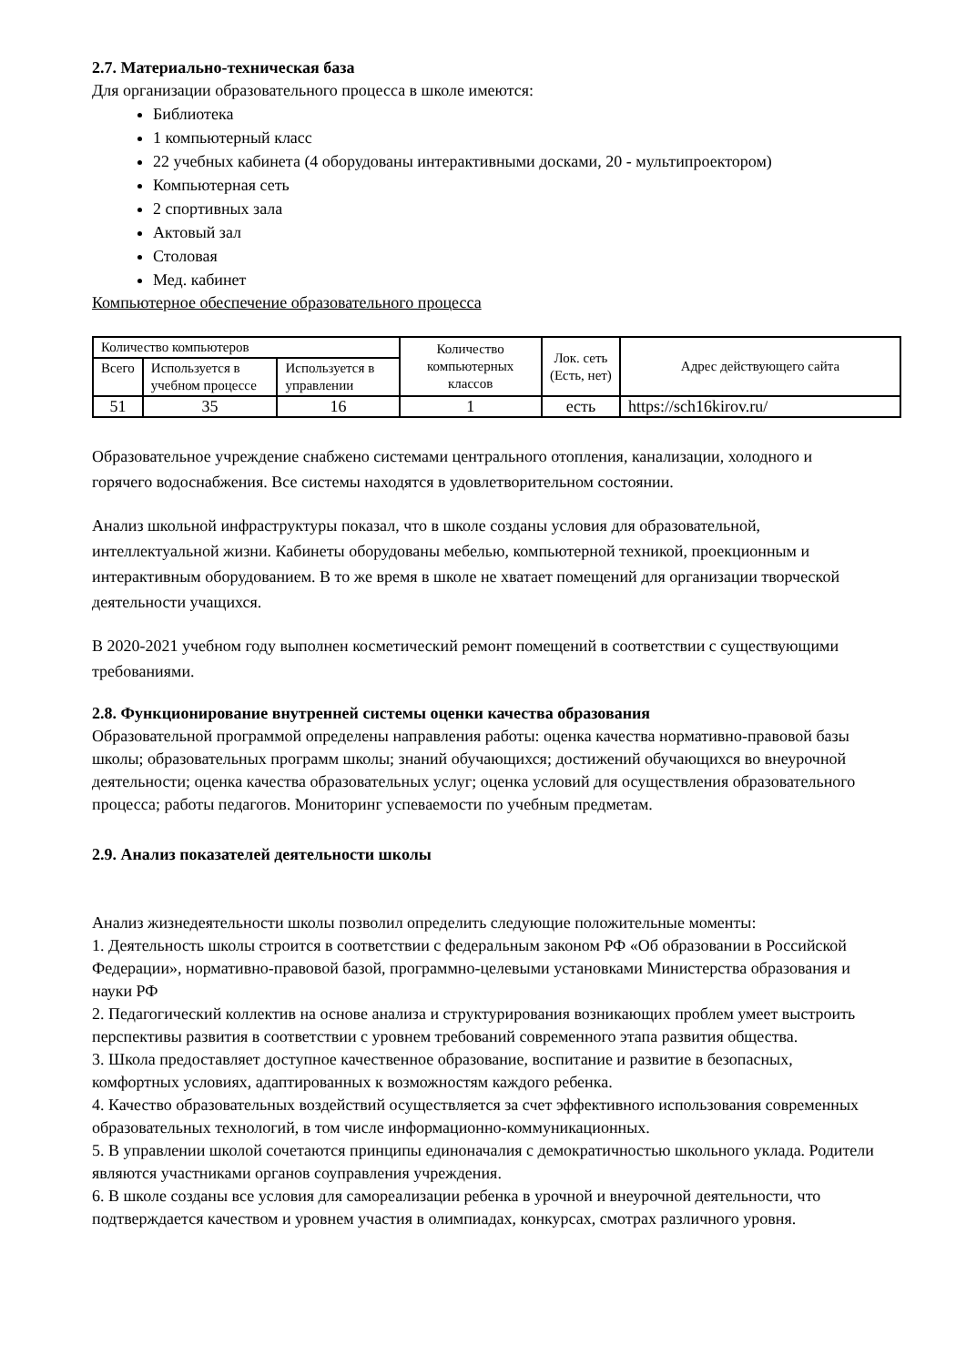2.7. Материально-техническая база
Для организации образовательного процесса в школе имеются:
Библиотека
1 компьютерный класс
22 учебных кабинета (4 оборудованы интерактивными досками, 20 - мультипроектором)
Компьютерная сеть
2 спортивных зала
Актовый зал
Столовая
Мед. кабинет
Компьютерное обеспечение образовательного процесса
| Количество компьютеров | | | Количество компьютерных классов | Лок. сеть (Есть, нет) | Адрес действующего сайта |
| Всего | Используется в учебном процессе | Используется в управлении | | | |
| 51 | 35 | 16 | 1 | есть | https://sch16kirov.ru/ |
Образовательное учреждение снабжено системами центрального отопления, канализации, холодного и горячего водоснабжения. Все системы находятся в удовлетворительном состоянии.
Анализ школьной инфраструктуры показал, что в школе созданы условия для образовательной, интеллектуальной жизни. Кабинеты оборудованы мебелью, компьютерной техникой, проекционным и интерактивным оборудованием. В то же время в школе не хватает помещений для организации творческой деятельности учащихся.
В 2020-2021 учебном году выполнен косметический ремонт помещений в соответствии с существующими требованиями.
2.8. Функционирование внутренней системы оценки качества образования
Образовательной программой определены направления работы: оценка качества нормативно-правовой базы школы; образовательных программ школы; знаний обучающихся; достижений обучающихся во внеурочной деятельности; оценка качества образовательных услуг; оценка условий для осуществления образовательного процесса; работы педагогов. Мониторинг успеваемости по учебным предметам.
2.9. Анализ показателей деятельности школы
Анализ жизнедеятельности школы позволил определить следующие положительные моменты:
1. Деятельность школы строится в соответствии с федеральным законом РФ «Об образовании в Российской Федерации», нормативно-правовой базой, программно-целевыми установками Министерства образования и науки РФ
2. Педагогический коллектив на основе анализа и структурирования возникающих проблем умеет выстроить перспективы развития в соответствии с уровнем требований современного этапа развития общества.
3. Школа предоставляет доступное качественное образование, воспитание и развитие в безопасных, комфортных условиях, адаптированных к возможностям каждого ребенка.
4. Качество образовательных воздействий осуществляется за счет эффективного использования современных образовательных технологий, в том числе информационно-коммуникационных.
5. В управлении школой сочетаются принципы единоначалия с демократичностью школьного уклада. Родители являются участниками органов соуправления учреждения.
6. В школе созданы все условия для самореализации ребенка в урочной и внеурочной деятельности, что подтверждается качеством и уровнем участия в олимпиадах, конкурсах, смотрах различного уровня.